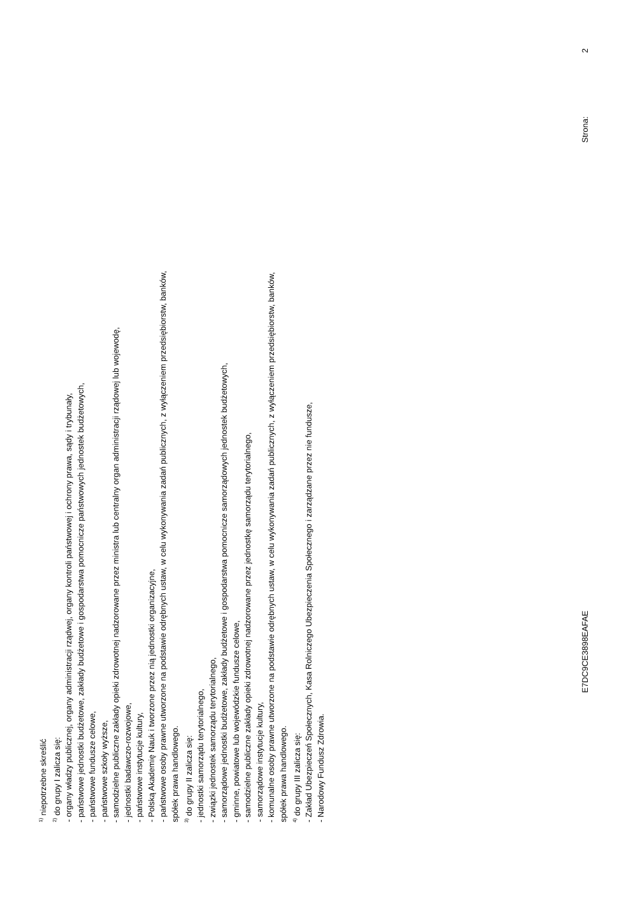<sup>1)</sup> niepotrzebne skreślić
<sup>2)</sup> do grupy I zalicza się:
- organy władzy publicznej, organy administracji rządwej, organy kontroli państwowej i ochrony prawa, sądy i trybunały,
- państwowe jednostki budżetowe, zakłady budżetowe i gospodarstwa pomocnicze państwowych jednostek budżetowych,
- państwowe fundusze celowe,
- państwowe szkoły wyższe,
- samodzielne publiczne zakłady opieki zdrowotnej nadzorowane przez ministra lub centralny organ administracji rządowej lub wojewodę,
- jednostki badawczo-rozwojowe,
- państwowe instytucje kultury,
- Polską Akademię Nauk i tworzone przez nią jednostki organizacyjne,
- państwowe osoby prawne utworzone na podstawie odrębnych ustaw, w celu wykonywania zadań publicznych, z wyłączeniem przedsiębiorstw, banków,
spółek prawa handlowego.
<sup>3)</sup> do grupy II zalicza się:
- jednostki samorządu terytorialnego,
- związki jednostek samorządu terytorialnego,
- samorządowe jednostki budżetowe, zakłady budżetowe i gospodarstwa pomocnicze samorządowych jednostek budżetowych,
- gminne, powiatowe lub wojewódzkie fundusze celowe,
- samodzielne publiczne zakłady opieki zdrowotnej nadzorowane przez jednostkę samorządu terytorialnego,
- samorządowe instytucje kultury,
- komunalne osoby prawne utworzone na podstawie odrębnych ustaw, w celu wykonywania zadań publicznych, z wyłączeniem przedsiębiorstw, banków,
spółek prawa handlowego.
<sup>4)</sup> do grupy III zalicza się:
- Zakład Ubezpieczeń Społecznych, Kasa Rolniczego Ubezpieczenia Społecznego i zarządzane przez nie fundusze,
- Narodowy Fundusz Zdrowia.
E7DC9CE3898EAFAE Strona: 2